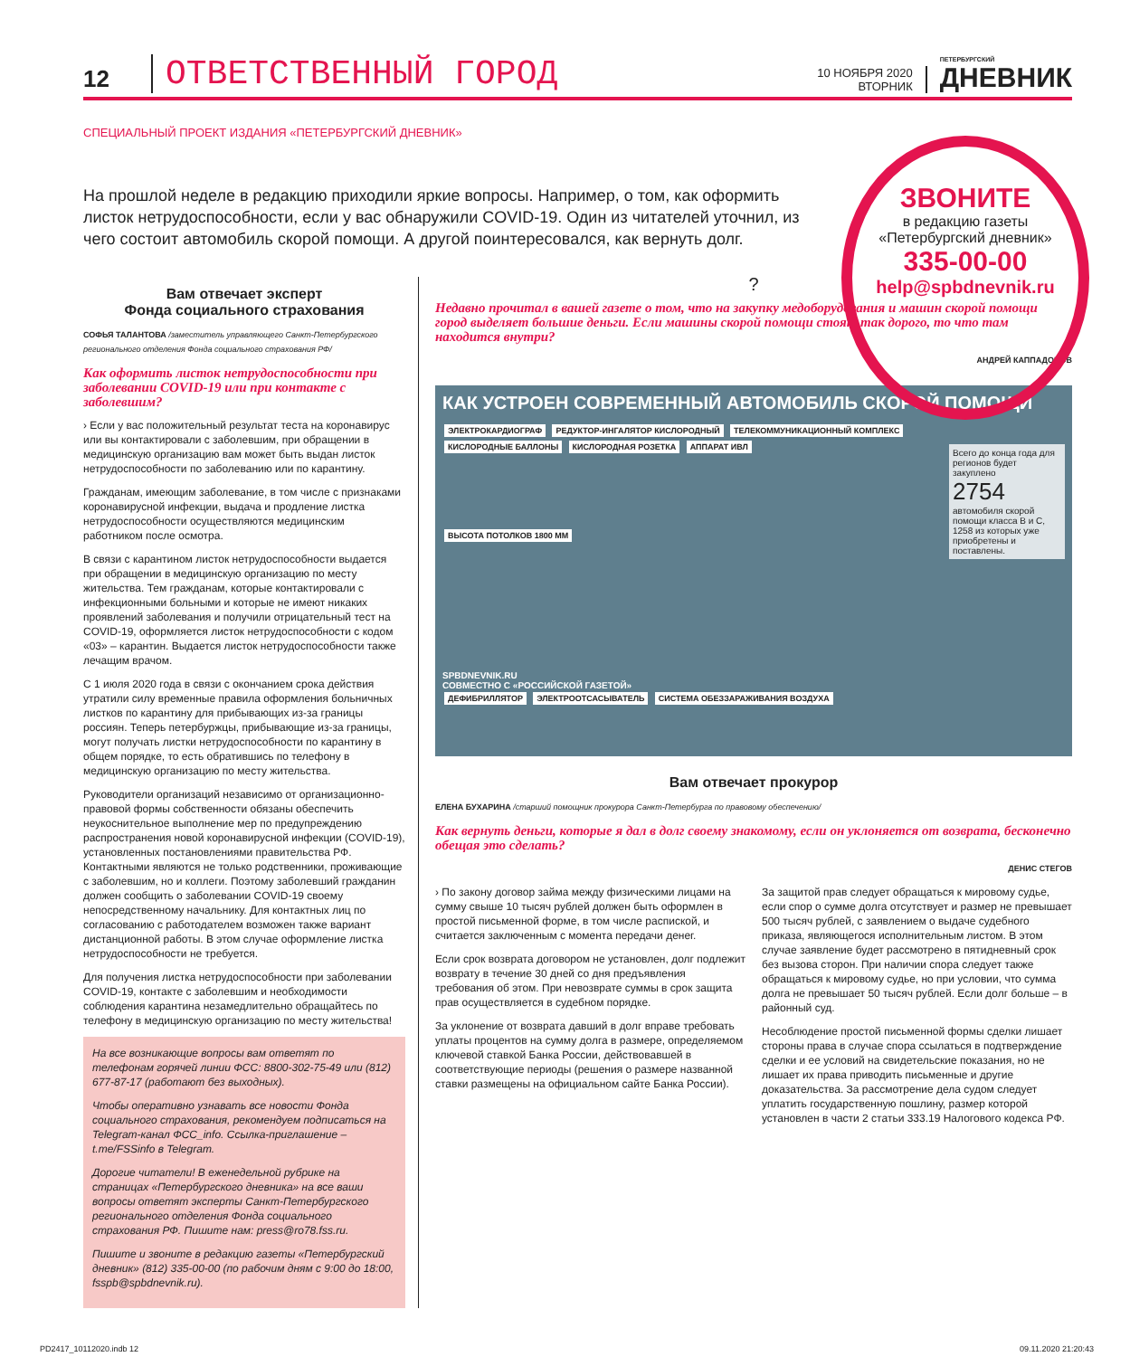12
ОТВЕТСТВЕННЫЙ ГОРОД
10 НОЯБРЯ 2020
ВТОРНИК
ПЕТЕРБУРГСКИЙ
ДНЕВНИК
СПЕЦИАЛЬНЫЙ ПРОЕКТ ИЗДАНИЯ «ПЕТЕРБУРГСКИЙ ДНЕВНИК»
На прошлой неделе в редакцию приходили яркие вопросы. Например, о том, как оформить листок нетрудоспособности, если у вас обнаружили COVID-19. Один из читателей уточнил, из чего состоит автомобиль скорой помощи. А другой поинтересовался, как вернуть долг.
ЗВОНИТЕ
в редакцию газеты
«Петербургский дневник»
335-00-00
help@spbdnevnik.ru
Вам отвечает эксперт
Фонда социального страхования
СОФЬЯ ТАЛАНТОВА /заместитель управляющего Санкт-Петербургского регионального отделения Фонда социального страхования РФ/
Как оформить листок нетрудоспособности при заболевании COVID-19 или при контакте с заболевшим?
› Если у вас положительный результат теста на коронавирус или вы контактировали с заболевшим, при обращении в медицинскую организацию вам может быть выдан листок нетрудоспособности по заболеванию или по карантину.
Гражданам, имеющим заболевание, в том числе с признаками коронавирусной инфекции, выдача и продление листка нетрудоспособности осуществляются медицинским работником после осмотра.
В связи с карантином листок нетрудоспособности выдается при обращении в медицинскую организацию по месту жительства. Тем гражданам, которые контактировали с инфекционными больными и которые не имеют никаких проявлений заболевания и получили отрицательный тест на COVID-19, оформляется листок нетрудоспособности с кодом «03» – карантин. Выдается листок нетрудоспособности также лечащим врачом.
С 1 июля 2020 года в связи с окончанием срока действия утратили силу временные правила оформления больничных листков по карантину для прибывающих из-за границы россиян. Теперь петербуржцы, прибывающие из-за границы, могут получать листки нетрудоспособности по карантину в общем порядке, то есть обратившись по телефону в медицинскую организацию по месту жительства.
Руководители организаций независимо от организационно-правовой формы собственности обязаны обеспечить неукоснительное выполнение мер по предупреждению распространения новой коронавирусной инфекции (COVID-19), установленных постановлениями правительства РФ. Контактными являются не только родственники, проживающие с заболевшим, но и коллеги. Поэтому заболевший гражданин должен сообщить о заболевании COVID-19 своему непосредственному начальнику. Для контактных лиц по согласованию с работодателем возможен также вариант дистанционной работы. В этом случае оформление листка нетрудоспособности не требуется.
Для получения листка нетрудоспособности при заболевании COVID-19, контакте с заболевшим и необходимости соблюдения карантина незамедлительно обращайтесь по телефону в медицинскую организацию по месту жительства!
На все возникающие вопросы вам ответят по телефонам горячей линии ФСС: 8800-302-75-49 или (812) 677-87-17 (работают без выходных).
Чтобы оперативно узнавать все новости Фонда социального страхования, рекомендуем подписаться на Telegram-канал ФСС_info. Ссылка-приглашение – t.me/FSSinfo в Telegram.
Дорогие читатели! В еженедельной рубрике на страницах «Петербургского дневника» на все ваши вопросы ответят эксперты Санкт-Петербургского регионального отделения Фонда социального страхования РФ. Пишите нам: press@ro78.fss.ru.
Пишите и звоните в редакцию газеты «Петербургский дневник» (812) 335-00-00 (по рабочим дням с 9:00 до 18:00, fsspb@spbdnevnik.ru).
?
Недавно прочитал в вашей газете о том, что на закупку медоборудования и машин скорой помощи город выделяет большие деньги. Если машины скорой помощи стоят так дорого, то что там находится внутри?
АНДРЕЙ КАППАДОНОВ
КАК УСТРОЕН СОВРЕМЕННЫЙ АВТОМОБИЛЬ СКОРОЙ ПОМОЩИ
ЭЛЕКТРОКАРДИОГРАФ РЕДУКТОР-ИНГАЛЯТОР КИСЛОРОДНЫЙ ТЕЛЕКОММУНИКАЦИОННЫЙ КОМПЛЕКС
КИСЛОРОДНЫЕ БАЛЛОНЫ КИСЛОРОДНАЯ РОЗЕТКА АППАРАТ ИВЛ
Всего до конца года для регионов будет закуплено
2754
автомобиля скорой помощи класса В и С, 1258 из которых уже приобретены и поставлены.
ВЫСОТА ПОТОЛКОВ 1800 ММ
SPBDNEVNIK.RU
СОВМЕСТНО С «РОССИЙСКОЙ ГАЗЕТОЙ»
ДЕФИБРИЛЛЯТОР ЭЛЕКТРООТСАСЫВАТЕЛЬ СИСТЕМА ОБЕЗЗАРАЖИВАНИЯ ВОЗДУХА
Вам отвечает прокурор
ЕЛЕНА БУХАРИНА /старший помощник прокурора Санкт-Петербурга по правовому обеспечению/
Как вернуть деньги, которые я дал в долг своему знакомому, если он уклоняется от возврата, бесконечно обещая это сделать?
ДЕНИС СТЕГОВ
› По закону договор займа между физическими лицами на сумму свыше 10 тысяч рублей должен быть оформлен в простой письменной форме, в том числе распиской, и считается заключенным с момента передачи денег.
Если срок возврата договором не установлен, долг подлежит возврату в течение 30 дней со дня предъявления требования об этом. При невозврате суммы в срок защита прав осуществляется в судебном порядке.
За уклонение от возврата давший в долг вправе требовать уплаты процентов на сумму долга в размере, определяемом ключевой ставкой Банка России, действовавшей в соответствующие периоды (решения о размере названной ставки размещены на официальном сайте Банка России).
За защитой прав следует обращаться к мировому судье, если спор о сумме долга отсутствует и размер не превышает 500 тысяч рублей, с заявлением о выдаче судебного приказа, являющегося исполнительным листом. В этом случае заявление будет рассмотрено в пятидневный срок без вызова сторон. При наличии спора следует также обращаться к мировому судье, но при условии, что сумма долга не превышает 50 тысяч рублей. Если долг больше – в районный суд.
Несоблюдение простой письменной формы сделки лишает стороны права в случае спора ссылаться в подтверждение сделки и ее условий на свидетельские показания, но не лишает их права приводить письменные и другие доказательства. За рассмотрение дела судом следует уплатить государственную пошлину, размер которой установлен в части 2 статьи 333.19 Налогового кодекса РФ.
PD2417_10112020.indb 12 09.11.2020 21:20:43